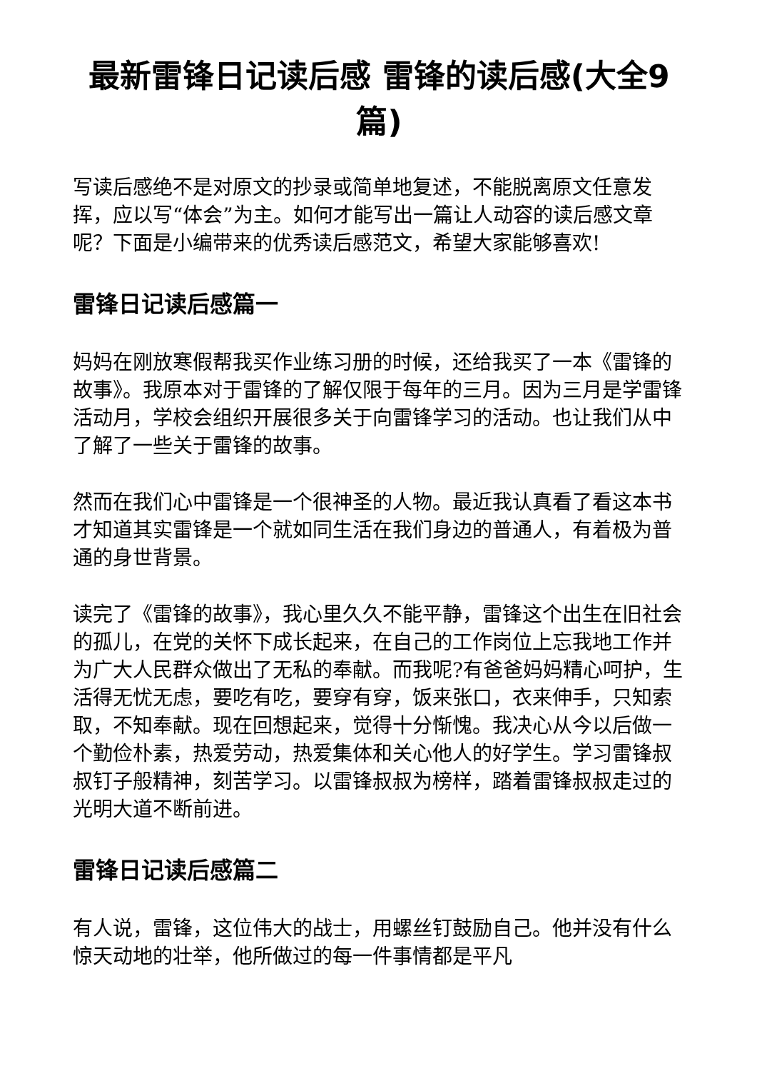最新雷锋日记读后感 雷锋的读后感(大全9篇)
写读后感绝不是对原文的抄录或简单地复述，不能脱离原文任意发挥，应以写“体会”为主。如何才能写出一篇让人动容的读后感文章呢？下面是小编带来的优秀读后感范文，希望大家能够喜欢!
雷锋日记读后感篇一
妈妈在刚放寒假帮我买作业练习册的时候，还给我买了一本《雷锋的故事》。我原本对于雷锋的了解仅限于每年的三月。因为三月是学雷锋活动月，学校会组织开展很多关于向雷锋学习的活动。也让我们从中了解了一些关于雷锋的故事。
然而在我们心中雷锋是一个很神圣的人物。最近我认真看了看这本书才知道其实雷锋是一个就如同生活在我们身边的普通人，有着极为普通的身世背景。
读完了《雷锋的故事》，我心里久久不能平静，雷锋这个出生在旧社会的孤儿，在党的关怀下成长起来，在自己的工作岗位上忘我地工作并为广大人民群众做出了无私的奉献。而我呢?有爸爸妈妈精心呵护，生活得无忧无虑，要吃有吃，要穿有穿，饭来张口，衣来伸手，只知索取，不知奉献。现在回想起来，觉得十分惭愧。我决心从今以后做一个勤俭朴素，热爱劳动，热爱集体和关心他人的好学生。学习雷锋叔叔钉子般精神，刻苦学习。以雷锋叔叔为榜样，踏着雷锋叔叔走过的光明大道不断前进。
雷锋日记读后感篇二
有人说，雷锋，这位伟大的战士，用螺丝钉鼓励自己。他并没有什么惊天动地的壮举，他所做过的每一件事情都是平凡